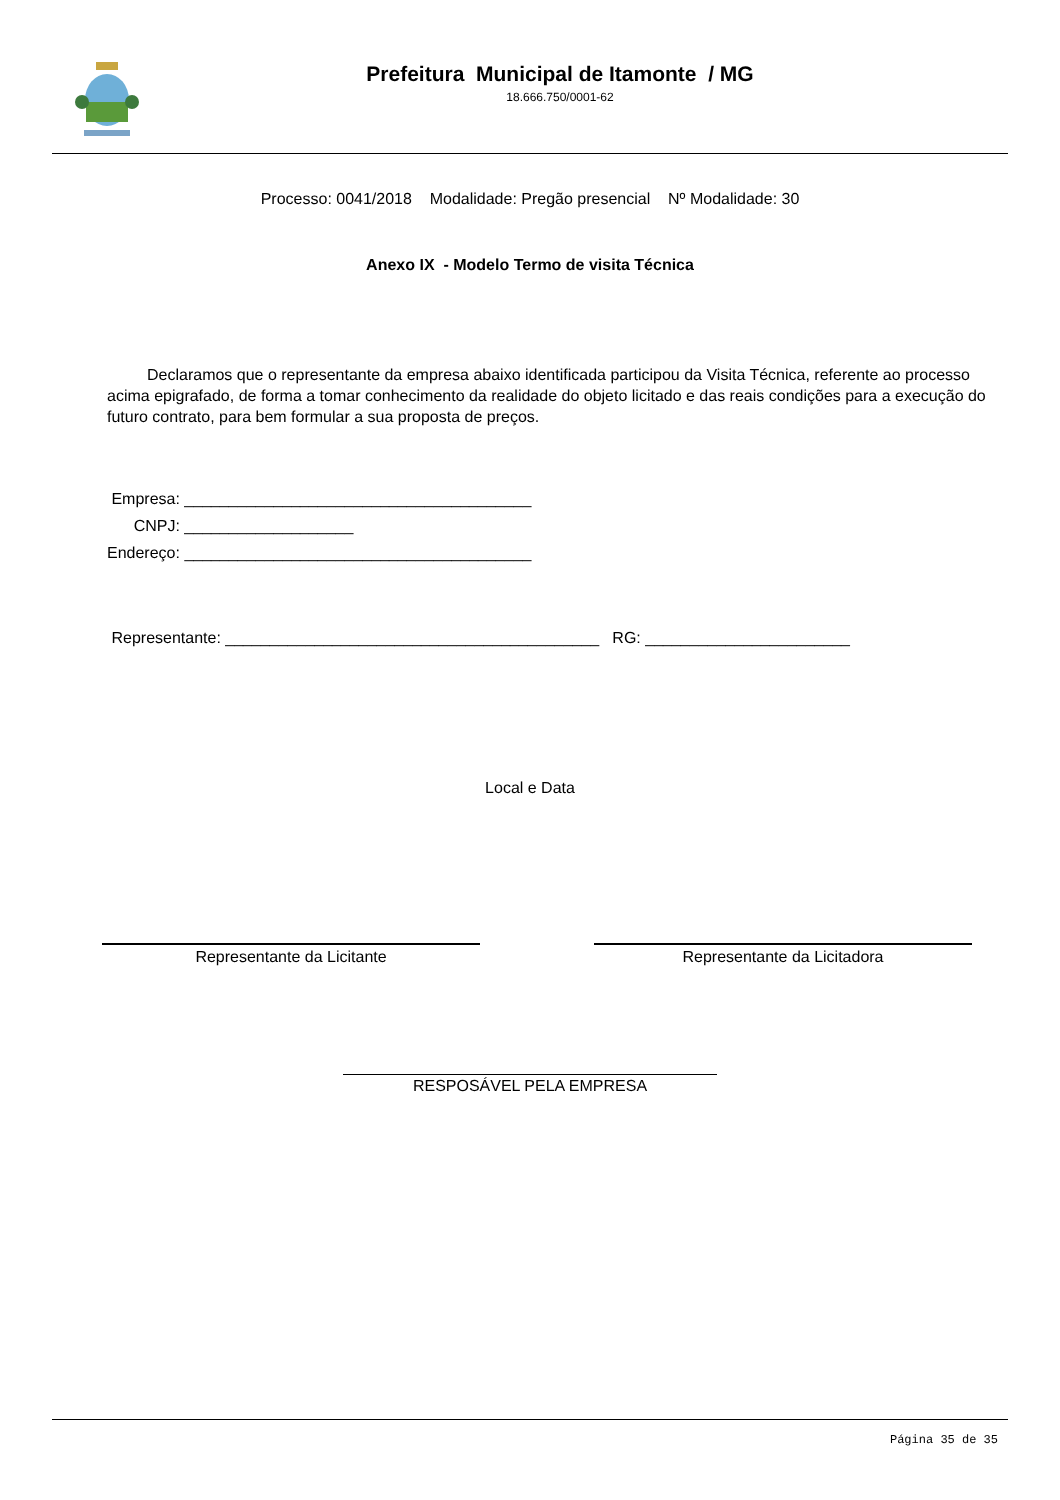Prefeitura Municipal de Itamonte / MG
18.666.750/0001-62
Processo: 0041/2018 Modalidade: Pregão presencial Nº Modalidade: 30
Anexo IX - Modelo Termo de visita Técnica
Declaramos que o representante da empresa abaixo identificada participou da Visita Técnica, referente ao processo acima epigrafado, de forma a tomar conhecimento da realidade do objeto licitado e das reais condições para a execução do futuro contrato, para bem formular a sua proposta de preços.
Empresa: _______________________________________
CNPJ: ___________________
Endereço: _______________________________________
Representante: __________________________________________ RG: _______________________
Local e Data
Representante da Licitante Representante da Licitadora
RESPOSÁVEL PELA EMPRESA
Página 35 de 35